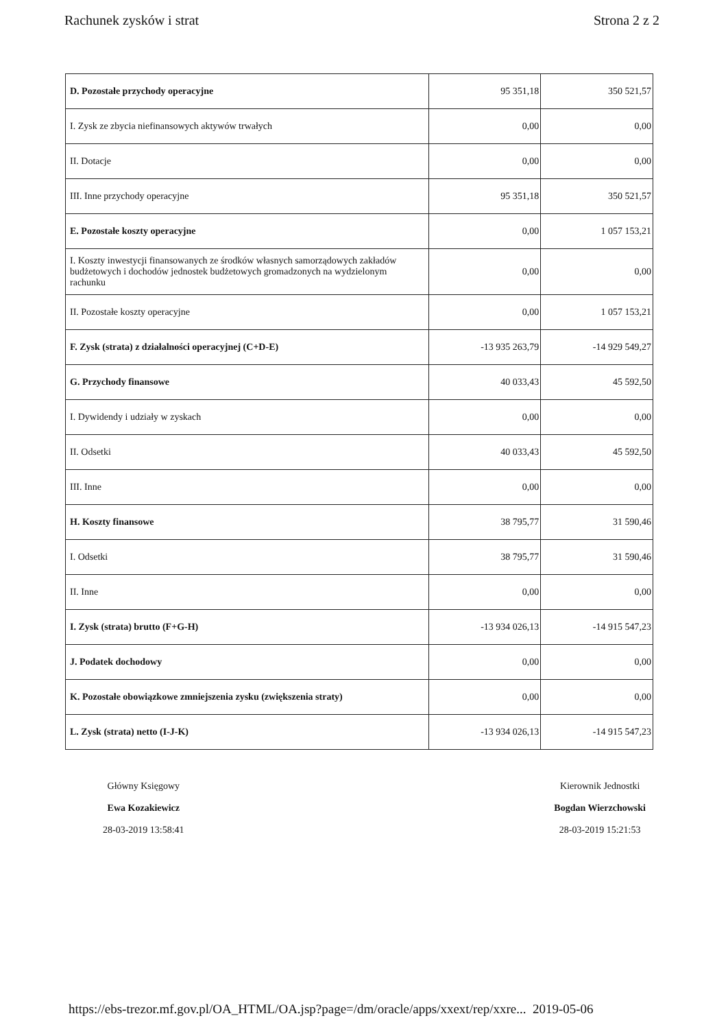Rachunek zysków i strat Strona 2 z 2
| D. Pozostałe przychody operacyjne | 95 351,18 | 350 521,57 |
| I. Zysk ze zbycia niefinansowych aktywów trwałych | 0,00 | 0,00 |
| II. Dotacje | 0,00 | 0,00 |
| III. Inne przychody operacyjne | 95 351,18 | 350 521,57 |
| E. Pozostałe koszty operacyjne | 0,00 | 1 057 153,21 |
| I. Koszty inwestycji finansowanych ze środków własnych samorządowych zakładów budżetowych i dochodów jednostek budżetowych gromadzonych na wydzielonym rachunku | 0,00 | 0,00 |
| II. Pozostałe koszty operacyjne | 0,00 | 1 057 153,21 |
| F. Zysk (strata) z działalności operacyjnej (C+D-E) | -13 935 263,79 | -14 929 549,27 |
| G. Przychody finansowe | 40 033,43 | 45 592,50 |
| I. Dywidendy i udziały w zyskach | 0,00 | 0,00 |
| II. Odsetki | 40 033,43 | 45 592,50 |
| III. Inne | 0,00 | 0,00 |
| H. Koszty finansowe | 38 795,77 | 31 590,46 |
| I. Odsetki | 38 795,77 | 31 590,46 |
| II. Inne | 0,00 | 0,00 |
| I. Zysk (strata) brutto (F+G-H) | -13 934 026,13 | -14 915 547,23 |
| J. Podatek dochodowy | 0,00 | 0,00 |
| K. Pozostałe obowiązkowe zmniejszenia zysku (zwiększenia straty) | 0,00 | 0,00 |
| L. Zysk (strata) netto (I-J-K) | -13 934 026,13 | -14 915 547,23 |
Główny Księgowy
Ewa Kozakiewicz
28-03-2019 13:58:41
Kierownik Jednostki
Bogdan Wierzchowski
28-03-2019 15:21:53
https://ebs-trezor.mf.gov.pl/OA_HTML/OA.jsp?page=/dm/oracle/apps/xxext/rep/xxre... 2019-05-06